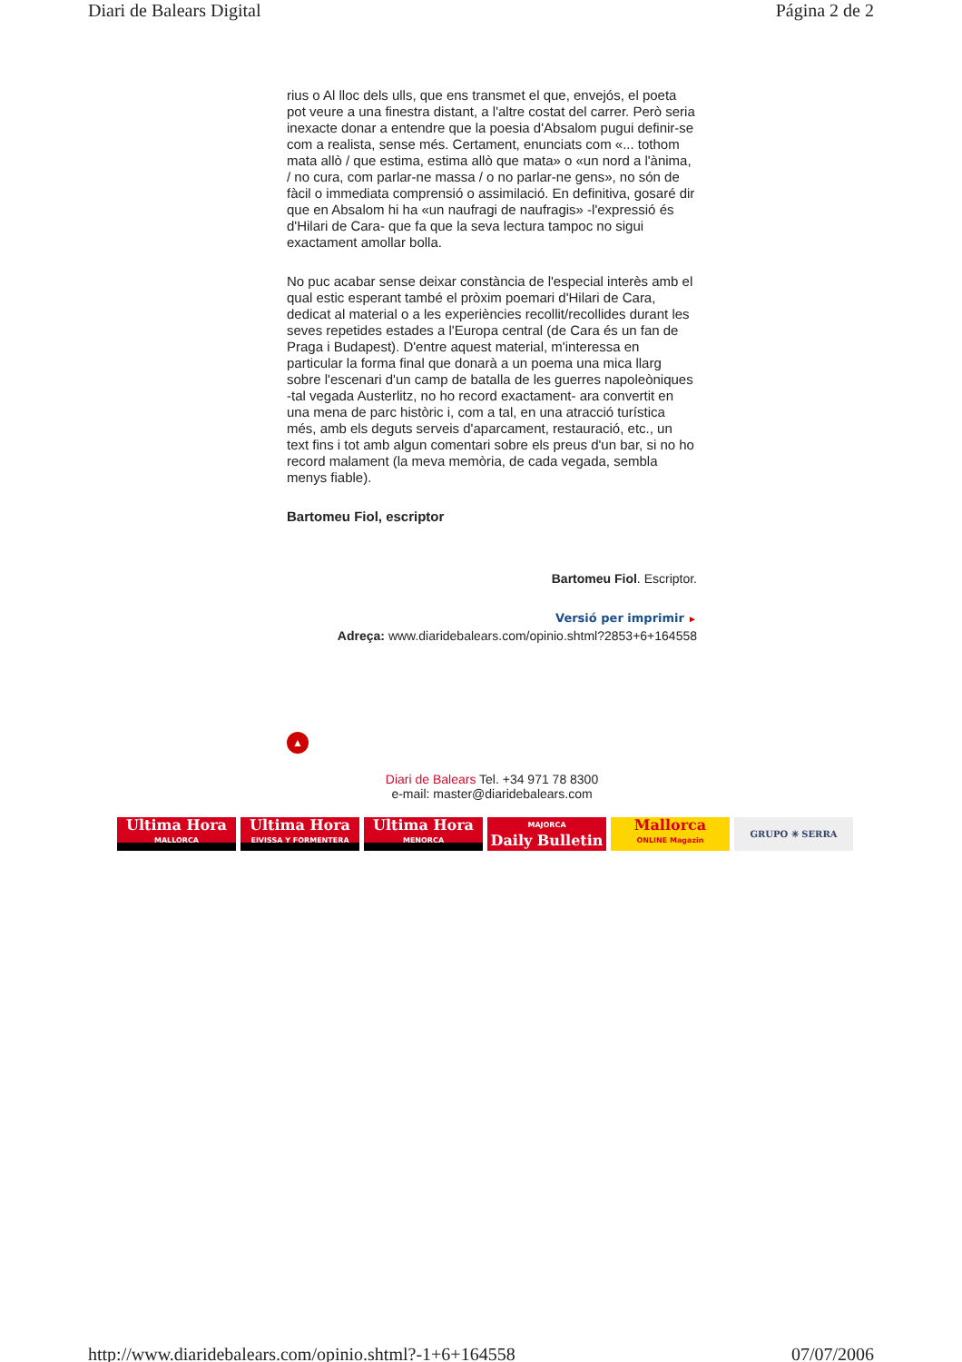Diari de Balears Digital Página 2 de 2
rius o Al lloc dels ulls, que ens transmet el que, envejós, el poeta pot veure a una finestra distant, a l'altre costat del carrer. Però seria inexacte donar a entendre que la poesia d'Absalom pugui definir-se com a realista, sense més. Certament, enunciats com «... tothom mata allò / que estima, estima allò que mata» o «un nord a l'ànima, / no cura, com parlar-ne massa / o no parlar-ne gens», no són de fàcil o immediata comprensió o assimilació. En definitiva, gosaré dir que en Absalom hi ha «un naufragi de naufragis» -l'expressió és d'Hilari de Cara- que fa que la seva lectura tampoc no sigui exactament amollar bolla.
No puc acabar sense deixar constància de l'especial interès amb el qual estic esperant també el pròxim poemari d'Hilari de Cara, dedicat al material o a les experiències recollit/recollides durant les seves repetides estades a l'Europa central (de Cara és un fan de Praga i Budapest). D'entre aquest material, m'interessa en particular la forma final que donarà a un poema una mica llarg sobre l'escenari d'un camp de batalla de les guerres napoleòniques -tal vegada Austerlitz, no ho record exactament- ara convertit en una mena de parc històric i, com a tal, en una atracció turística més, amb els deguts serveis d'aparcament, restauració, etc., un text fins i tot amb algun comentari sobre els preus d'un bar, si no ho record malament (la meva memòria, de cada vegada, sembla menys fiable).
Bartomeu Fiol, escriptor
Bartomeu Fiol. Escriptor.
Versió per imprimir ►
Adreça: www.diaridebalears.com/opinio.shtml?2853+6+164558
▲
Diari de Balears Tel. +34 971 78 8300
e-mail: master@diaridebalears.com
Ultima Hora
MALLORCA
Ultima Hora
EIVISSA Y FORMENTERA
Ultima Hora
MENORCA
MAJORCA
Daily Bulletin
Mallorca
ONLINE Magazin
GRUPO ✳ SERRA
http://www.diaridebalears.com/opinio.shtml?-1+6+164558 07/07/2006